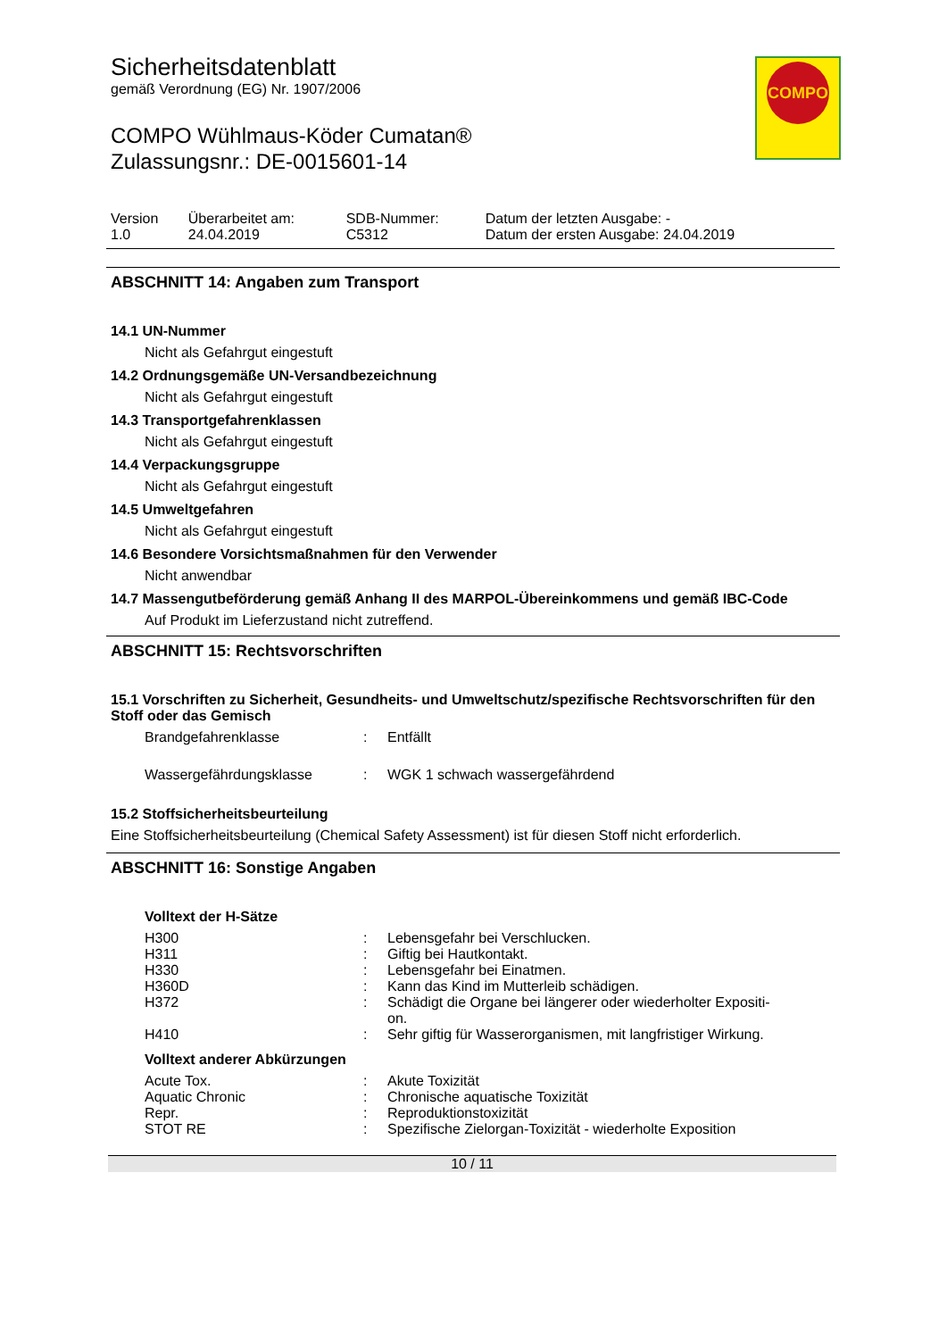COMPO
Sicherheitsdatenblatt
gemäß Verordnung (EG) Nr. 1907/2006
COMPO Wühlmaus-Köder Cumatan®
Zulassungsnr.: DE-0015601-14
| Version 1.0 | Überarbeitet am: 24.04.2019 | SDB-Nummer: C5312 | Datum der letzten Ausgabe: - Datum der ersten Ausgabe: 24.04.2019 |
ABSCHNITT 14: Angaben zum Transport
14.1 UN-Nummer
Nicht als Gefahrgut eingestuft
14.2 Ordnungsgemäße UN-Versandbezeichnung
Nicht als Gefahrgut eingestuft
14.3 Transportgefahrenklassen
Nicht als Gefahrgut eingestuft
14.4 Verpackungsgruppe
Nicht als Gefahrgut eingestuft
14.5 Umweltgefahren
Nicht als Gefahrgut eingestuft
14.6 Besondere Vorsichtsmaßnahmen für den Verwender
Nicht anwendbar
14.7 Massengutbeförderung gemäß Anhang II des MARPOL-Übereinkommens und gemäß IBC-Code
Auf Produkt im Lieferzustand nicht zutreffend.
ABSCHNITT 15: Rechtsvorschriften
15.1 Vorschriften zu Sicherheit, Gesundheits- und Umweltschutz/spezifische Rechtsvorschriften für den Stoff oder das Gemisch
| Brandgefahrenklasse | : | Entfällt |
| Wassergefährdungsklasse | : | WGK 1 schwach wassergefährdend |
15.2 Stoffsicherheitsbeurteilung
Eine Stoffsicherheitsbeurteilung (Chemical Safety Assessment) ist für diesen Stoff nicht erforderlich.
ABSCHNITT 16: Sonstige Angaben
Volltext der H-Sätze
| H300 | : | Lebensgefahr bei Verschlucken. |
| H311 | : | Giftig bei Hautkontakt. |
| H330 | : | Lebensgefahr bei Einatmen. |
| H360D | : | Kann das Kind im Mutterleib schädigen. |
| H372 | : | Schädigt die Organe bei längerer oder wiederholter Expositi- on. |
| H410 | : | Sehr giftig für Wasserorganismen, mit langfristiger Wirkung. |
Volltext anderer Abkürzungen
| Acute Tox. | : | Akute Toxizität |
| Aquatic Chronic | : | Chronische aquatische Toxizität |
| Repr. | : | Reproduktionstoxizität |
| STOT RE | : | Spezifische Zielorgan-Toxizität - wiederholte Exposition |
10 / 11